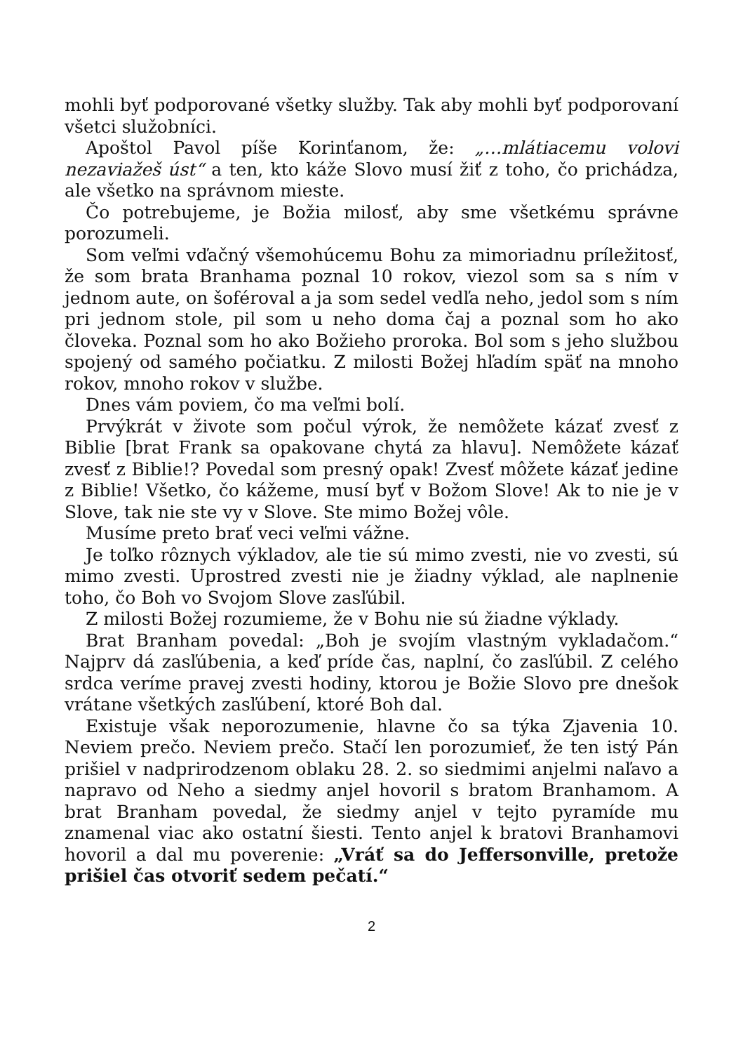mohli byť podporované všetky služby. Tak aby mohli byť podporovaní všetci služobníci.
Apoštol Pavol píše Korinťanom, že: „…mlátiacemu volovi nezaviažeš úst“ a ten, kto káže Slovo musí žiť z toho, čo prichádza, ale všetko na správnom mieste.
Čo potrebujeme, je Božia milosť, aby sme všetkému správne porozumeli.
Som veľmi vďačný všemohúcemu Bohu za mimoriadnu príležitosť, že som brata Branhama poznal 10 rokov, viezol som sa s ním v jednom aute, on šoféroval a ja som sedel vedľa neho, jedol som s ním pri jednom stole, pil som u neho doma čaj a poznal som ho ako človeka. Poznal som ho ako Božieho proroka. Bol som s jeho službou spojený od samého počiatku. Z milosti Božej hľadím späť na mnoho rokov, mnoho rokov v službe.
Dnes vám poviem, čo ma veľmi bolí.
Prvýkrát v živote som počul výrok, že nemôžete kázať zvesť z Biblie [brat Frank sa opakovane chytá za hlavu]. Nemôžete kázať zvesť z Biblie!? Povedal som presný opak! Zvesť môžete kázať jedine z Biblie! Všetko, čo kážeme, musí byť v Božom Slove! Ak to nie je v Slove, tak nie ste vy v Slove. Ste mimo Božej vôle.
Musíme preto brať veci veľmi vážne.
Je toľko rôznych výkladov, ale tie sú mimo zvesti, nie vo zvesti, sú mimo zvesti. Uprostred zvesti nie je žiadny výklad, ale naplnenie toho, čo Boh vo Svojom Slove zasľúbil.
Z milosti Božej rozumieme, že v Bohu nie sú žiadne výklady.
Brat Branham povedal: „Boh je svojím vlastným vykladačom.“ Najprv dá zasľúbenia, a keď príde čas, naplní, čo zasľúbil. Z celého srdca veríme pravej zvesti hodiny, ktorou je Božie Slovo pre dnešok vrátane všetkých zasľúbení, ktoré Boh dal.
Existuje však neporozumenie, hlavne čo sa týka Zjavenia 10. Neviem prečo. Neviem prečo. Stačí len porozumieť, že ten istý Pán prišiel v nadprirodzenom oblaku 28. 2. so siedmimi anjelmi naľavo a napravo od Neho a siedmy anjel hovoril s bratom Branhamom. A brat Branham povedal, že siedmy anjel v tejto pyramíde mu znamenal viac ako ostatní šiesti. Tento anjel k bratovi Branhamovi hovoril a dal mu poverenie: „Vráť sa do Jeffersonville, pretože prišiel čas otvoriť sedem pečatí.“
2